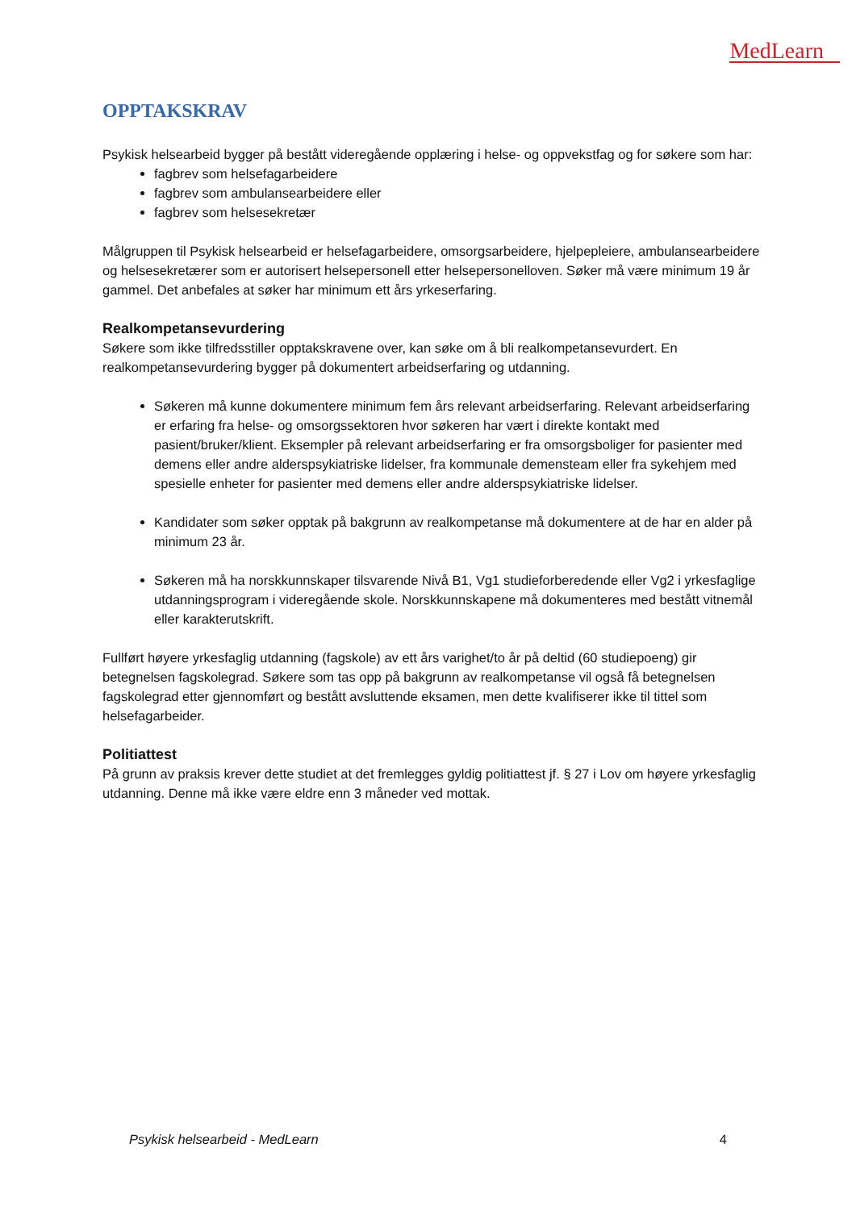MedLearn
OPPTAKSKRAV
Psykisk helsearbeid bygger på bestått videregående opplæring i helse- og oppvekstfag og for søkere som har:
fagbrev som helsefagarbeidere
fagbrev som ambulansearbeidere eller
fagbrev som helsesekretær
Målgruppen til Psykisk helsearbeid er helsefagarbeidere, omsorgsarbeidere, hjelpepleiere, ambulansearbeidere og helsesekretærer som er autorisert helsepersonell etter helsepersonelloven. Søker må være minimum 19 år gammel. Det anbefales at søker har minimum ett års yrkeserfaring.
Realkompetansevurdering
Søkere som ikke tilfredsstiller opptakskravene over, kan søke om å bli realkompetansevurdert. En realkompetansevurdering bygger på dokumentert arbeidserfaring og utdanning.
Søkeren må kunne dokumentere minimum fem års relevant arbeidserfaring. Relevant arbeidserfaring er erfaring fra helse- og omsorgssektoren hvor søkeren har vært i direkte kontakt med pasient/bruker/klient. Eksempler på relevant arbeidserfaring er fra omsorgsboliger for pasienter med demens eller andre alderspsykiatriske lidelser, fra kommunale demensteam eller fra sykehjem med spesielle enheter for pasienter med demens eller andre alderspsykiatriske lidelser.
Kandidater som søker opptak på bakgrunn av realkompetanse må dokumentere at de har en alder på minimum 23 år.
Søkeren må ha norskkunnskaper tilsvarende Nivå B1, Vg1 studieforberedende eller Vg2 i yrkesfaglige utdanningsprogram i videregående skole. Norskkunnskapene må dokumenteres med bestått vitnemål eller karakterutskrift.
Fullført høyere yrkesfaglig utdanning (fagskole) av ett års varighet/to år på deltid (60 studiepoeng) gir betegnelsen fagskolegrad. Søkere som tas opp på bakgrunn av realkompetanse vil også få betegnelsen fagskolegrad etter gjennomført og bestått avsluttende eksamen, men dette kvalifiserer ikke til tittel som helsefagarbeider.
Politiattest
På grunn av praksis krever dette studiet at det fremlegges gyldig politiattest jf. § 27 i Lov om høyere yrkesfaglig utdanning. Denne må ikke være eldre enn 3 måneder ved mottak.
Psykisk helsearbeid - MedLearn 4